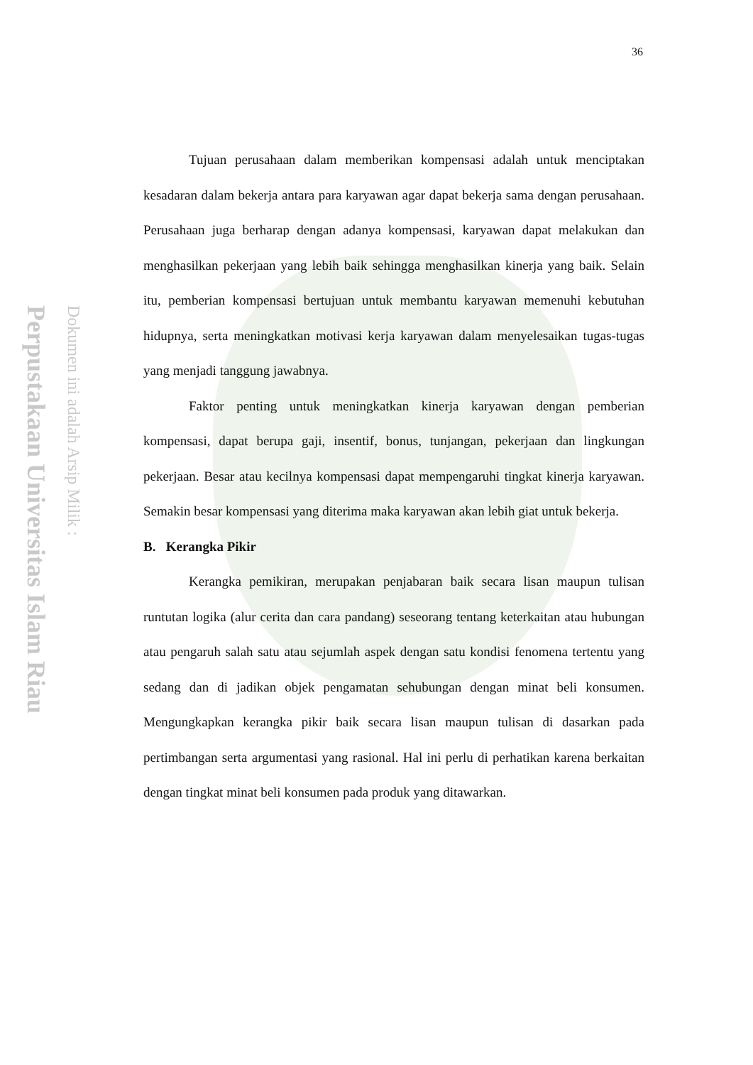Perpustakaan Universitas Islam Riau
Dokumen ini adalah Arsip Milik :
36
Tujuan perusahaan dalam memberikan kompensasi adalah untuk menciptakan kesadaran dalam bekerja antara para karyawan agar dapat bekerja sama dengan perusahaan. Perusahaan juga berharap dengan adanya kompensasi, karyawan dapat melakukan dan menghasilkan pekerjaan yang lebih baik sehingga menghasilkan kinerja yang baik. Selain itu, pemberian kompensasi bertujuan untuk membantu karyawan memenuhi kebutuhan hidupnya, serta meningkatkan motivasi kerja karyawan dalam menyelesaikan tugas-tugas yang menjadi tanggung jawabnya.
Faktor penting untuk meningkatkan kinerja karyawan dengan pemberian kompensasi, dapat berupa gaji, insentif, bonus, tunjangan, pekerjaan dan lingkungan pekerjaan. Besar atau kecilnya kompensasi dapat mempengaruhi tingkat kinerja karyawan. Semakin besar kompensasi yang diterima maka karyawan akan lebih giat untuk bekerja.
B. Kerangka Pikir
Kerangka pemikiran, merupakan penjabaran baik secara lisan maupun tulisan runtutan logika (alur cerita dan cara pandang) seseorang tentang keterkaitan atau hubungan atau pengaruh salah satu atau sejumlah aspek dengan satu kondisi fenomena tertentu yang sedang dan di jadikan objek pengamatan sehubungan dengan minat beli konsumen. Mengungkapkan kerangka pikir baik secara lisan maupun tulisan di dasarkan pada pertimbangan serta argumentasi yang rasional. Hal ini perlu di perhatikan karena berkaitan dengan tingkat minat beli konsumen pada produk yang ditawarkan.